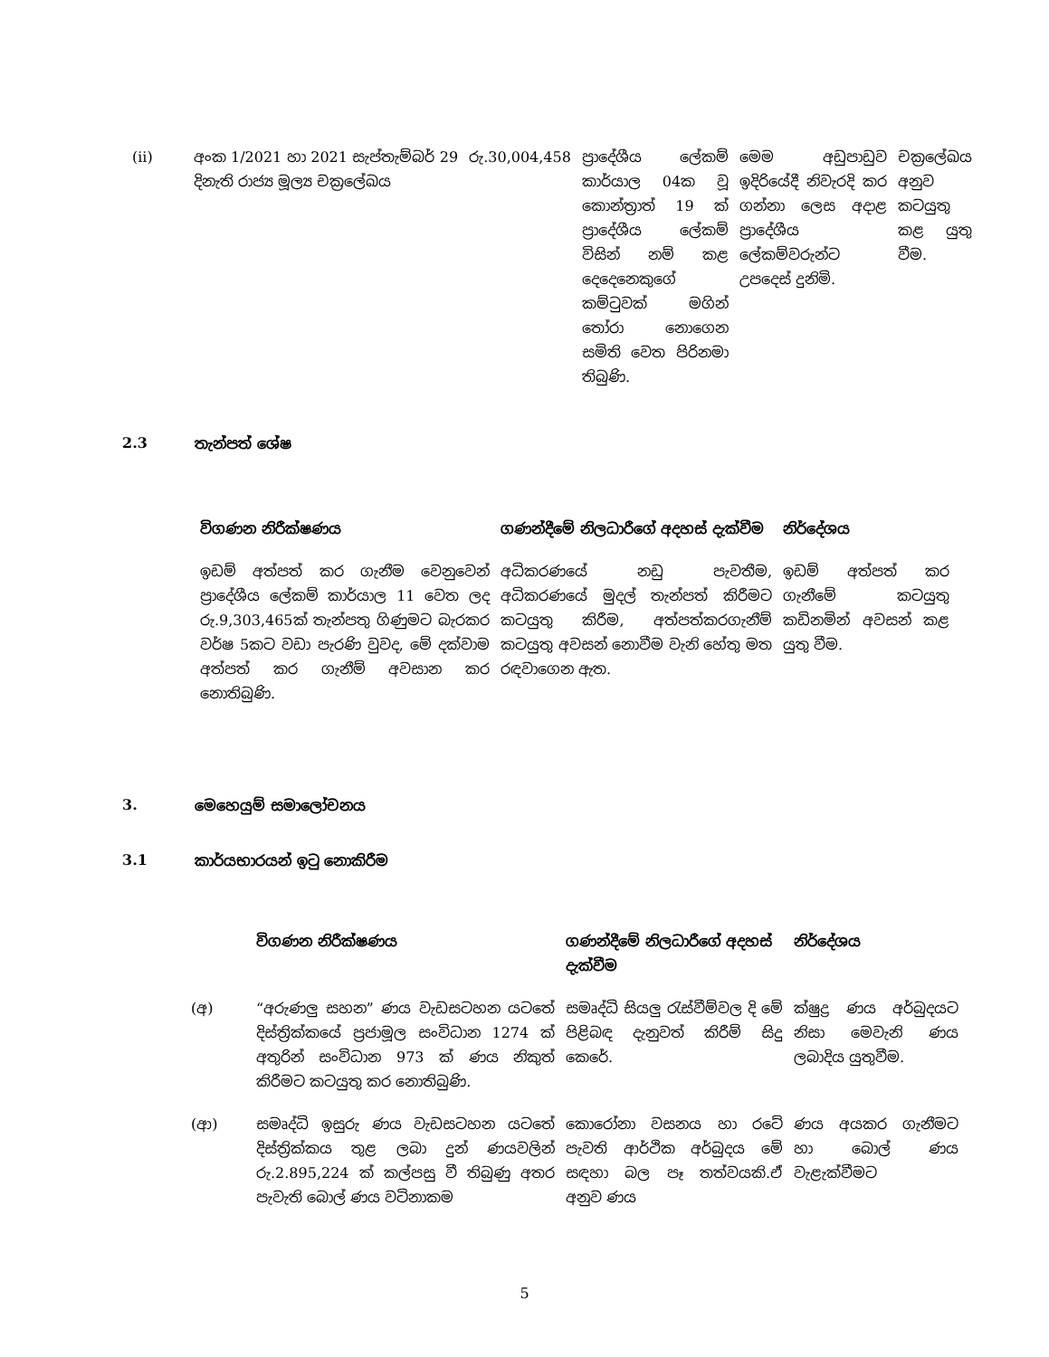| (ii) | අංක 1/2021 හා 2021 සැප්තැම්බර් 29 දිනැති රාජ්‍ය මූල්‍ය චක්‍රලේඛය | රු.30,004,458 | ප්‍රාදේශීය ලේකම් කාර්යාල 04ක වූ කොන්ත්‍රාත් 19 ක් ප්‍රාදේශීය ලේකම් විසින් නම් කළ දෙදෙනෙකුගේ කම්ටුවක් මගින් තෝරා නොගෙන සමිති වෙත පිරිනමා තිබුණි. | මෙම අඩුපාඩුව ඉදිරියේදී නිවැරදි කර ගන්නා ලෙස අදාළ ප්‍රාදේශීය ලේකම්වරුන්ට උපදෙස් දුනිමි. | චක්‍රලේඛය අනුව කටයුතු කළ යුතු වීම. |
2.3 තැන්පත් ශේෂ
| විගණන නිරීක්ෂණය | ගණන්දීමේ නිලධාරීගේ අදහස් දැක්වීම | නිර්දේශය |
| --- | --- | --- |
| ඉඩම් අත්පත් කර ගැනීම වෙනුවෙන් ප්‍රාදේශීය ලේකම් කාර්යාල 11 වෙත ලද රු.9,303,465ක් තැන්පතු ගිණුමට බැරකර වර්ෂ 5කට වඩා පැරණි වුවද, මේ දක්වාම අත්පත් කර ගැනීම් අවසාන කර නොතිබුණි. | අධිකරණයේ නඩු පැවතීම, අධිකරණයේ මුදල් තැන්පත් කිරීමට කටයුතු කිරීම, අත්පත්කරගැනීම් කටයුතු අවසන් නොවීම වැනි හේතු මත රඳවාගෙන ඇත. | ඉඩම් අත්පත් කර ගැනීමේ කටයුතු කඩිනමින් අවසන් කළ යුතු වීම. |
3. මෙහෙයුම් සමාලෝචනය
3.1 කාර්යභාරයන් ඉටු නොකිරීම
| | විගණන නිරීක්ෂණය | ගණන්දීමේ නිලධාරීගේ අදහස් දැක්වීම | නිර්දේශය |
| --- | --- | --- | --- |
| (අ) | “අරුණලු සහන” ණය වැඩසටහන යටතේ දිස්ත්‍රික්කයේ ප්‍රජාමූල සංවිධාන 1274 ක් අතුරින් සංවිධාන 973 ක් ණය නිකුත් කිරීමට කටයුතු කර නොතිබුණි. | සමෘද්ධි සියලු රැස්වීම්වල දි මේ පිළිබඳ දැනුවත් කිරීම් සිදු කෙරේ. | ක්ෂුද්‍ර ණය අර්බුදයට නිසා මෙවැනි ණය ලබාදිය යුතුවීම. |
| (ආ) | සමෘද්ධි ඉසුරු ණය වැඩසටහන යටතේ දිස්ත්‍රික්කය තුළ ලබා දුන් ණයවලින් රු.2.895,224 ක් කල්පසු වී තිබුණු අතර පැවැති බොල් ණය වටිනාකම | කොරෝනා වසනය හා රටේ පැවති ආර්ථික අර්බුදය මේ සඳහා බල පෑ තත්වයකි.ඒ අනුව ණය | ණය අයකර ගැනීමට හා බොල් ණය වැළැක්වීමට |
5